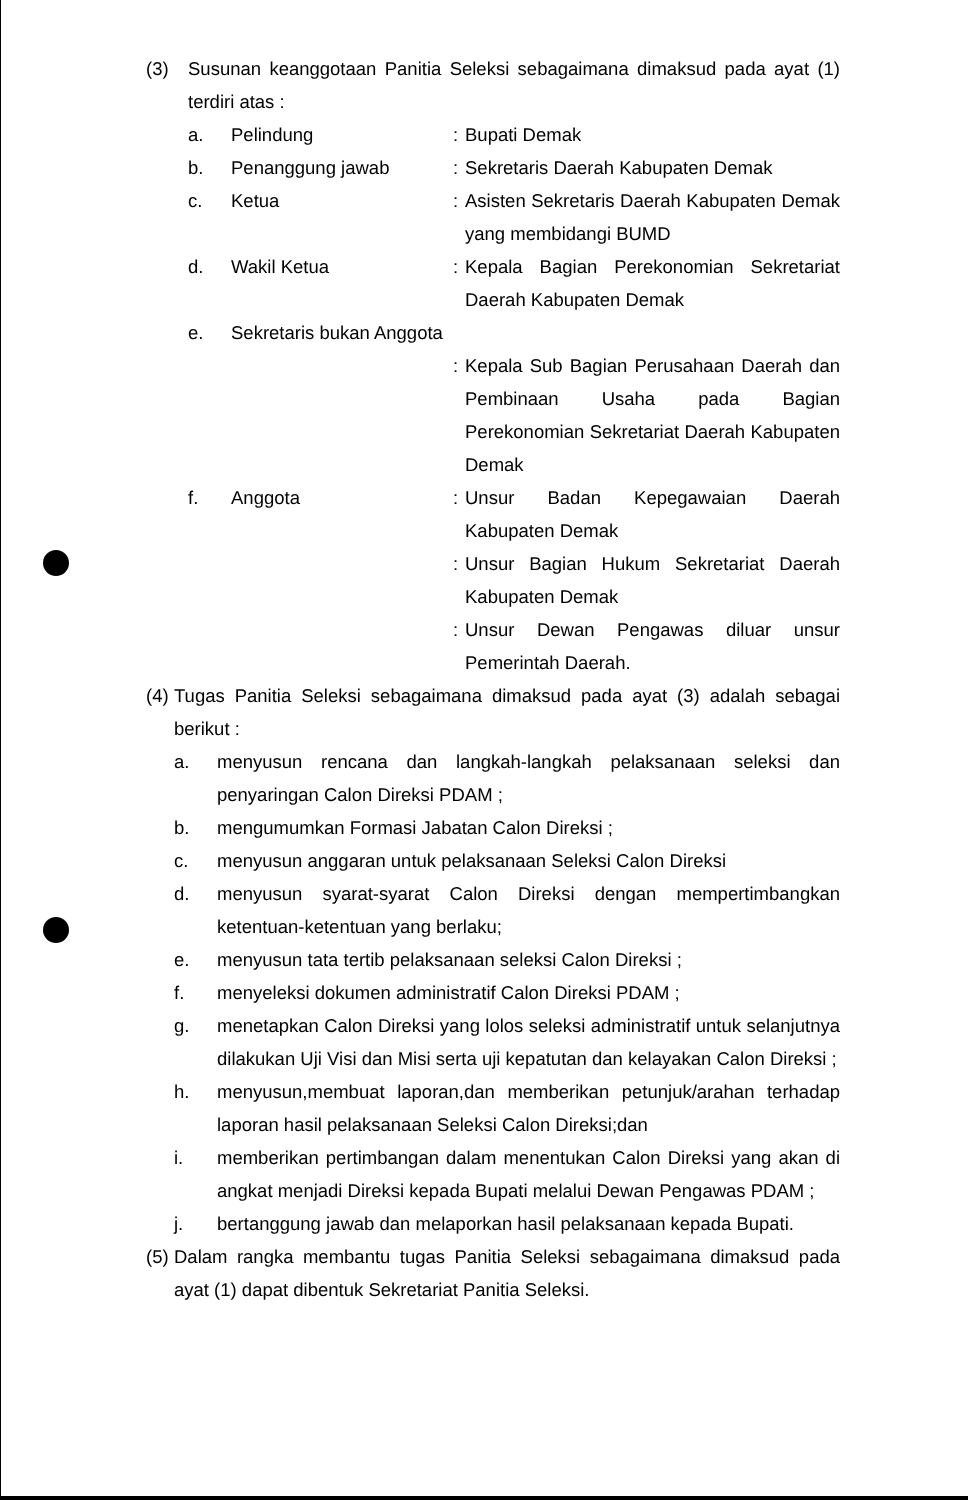(3) Susunan keanggotaan Panitia Seleksi sebagaimana dimaksud pada ayat (1) terdiri atas :
a. Pelindung : Bupati Demak
b. Penanggung jawab : Sekretaris Daerah Kabupaten Demak
c. Ketua : Asisten Sekretaris Daerah Kabupaten Demak yang membidangi BUMD
d. Wakil Ketua : Kepala Bagian Perekonomian Sekretariat Daerah Kabupaten Demak
e. Sekretaris bukan Anggota
: Kepala Sub Bagian Perusahaan Daerah dan Pembinaan Usaha pada Bagian Perekonomian Sekretariat Daerah Kabupaten Demak
f. Anggota : Unsur Badan Kepegawaian Daerah Kabupaten Demak
: Unsur Bagian Hukum Sekretariat Daerah Kabupaten Demak
: Unsur Dewan Pengawas diluar unsur Pemerintah Daerah.
(4)
Tugas Panitia Seleksi sebagaimana dimaksud pada ayat (3) adalah sebagai berikut :
a. menyusun rencana dan langkah-langkah pelaksanaan seleksi dan penyaringan Calon Direksi PDAM ;
b. mengumumkan Formasi Jabatan Calon Direksi ;
c. menyusun anggaran untuk pelaksanaan Seleksi Calon Direksi
d. menyusun syarat-syarat Calon Direksi dengan mempertimbangkan ketentuan-ketentuan yang berlaku;
e. menyusun tata tertib pelaksanaan seleksi Calon Direksi ;
f. menyeleksi dokumen administratif Calon Direksi PDAM ;
g. menetapkan Calon Direksi yang lolos seleksi administratif untuk selanjutnya dilakukan Uji Visi dan Misi serta uji kepatutan dan kelayakan Calon Direksi ;
h. menyusun,membuat laporan,dan memberikan petunjuk/arahan terhadap laporan hasil pelaksanaan Seleksi Calon Direksi;dan
i. memberikan pertimbangan dalam menentukan Calon Direksi yang akan di angkat menjadi Direksi kepada Bupati melalui Dewan Pengawas PDAM ;
j. bertanggung jawab dan melaporkan hasil pelaksanaan kepada Bupati.
(5)
Dalam rangka membantu tugas Panitia Seleksi sebagaimana dimaksud pada ayat (1) dapat dibentuk Sekretariat Panitia Seleksi.